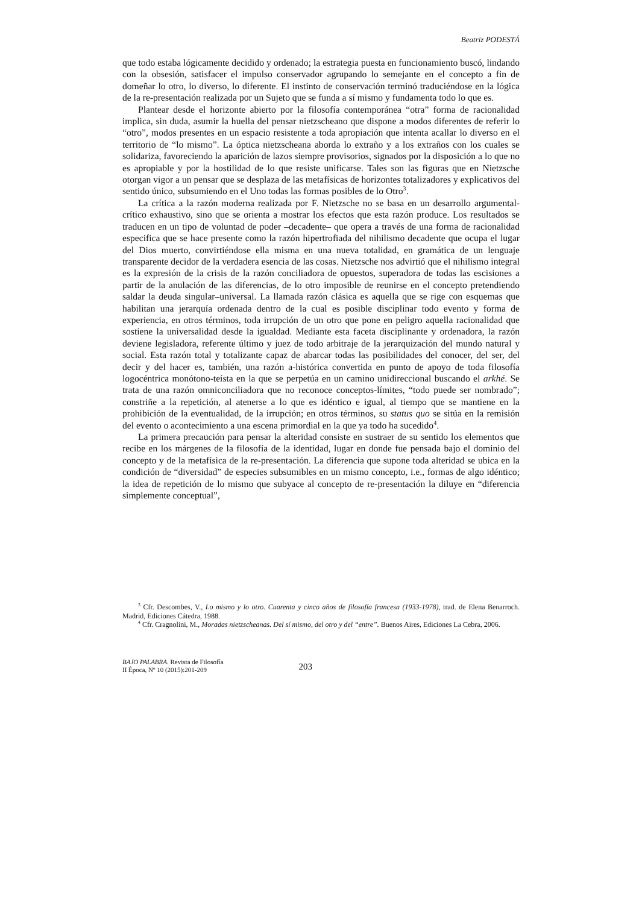Beatriz PODESTÁ
que todo estaba lógicamente decidido y ordenado; la estrategia puesta en funcionamiento buscó, lindando con la obsesión, satisfacer el impulso conservador agrupando lo semejante en el concepto a fin de domeñar lo otro, lo diverso, lo diferente. El instinto de conservación terminó traduciéndose en la lógica de la re-presentación realizada por un Sujeto que se funda a sí mismo y fundamenta todo lo que es.
Plantear desde el horizonte abierto por la filosofía contemporánea “otra” forma de racionalidad implica, sin duda, asumir la huella del pensar nietzscheano que dispone a modos diferentes de referir lo “otro”, modos presentes en un espacio resistente a toda apropiación que intenta acallar lo diverso en el territorio de “lo mismo”. La óptica nietzscheana aborda lo extraño y a los extraños con los cuales se solidariza, favoreciendo la aparición de lazos siempre provisorios, signados por la disposición a lo que no es apropiable y por la hostilidad de lo que resiste unificarse. Tales son las figuras que en Nietzsche otorgan vigor a un pensar que se desplaza de las metafísicas de horizontes totalizadores y explicativos del sentido único, subsumiendo en el Uno todas las formas posibles de lo Otro<sup>3</sup>.
La crítica a la razón moderna realizada por F. Nietzsche no se basa en un desarrollo argumental-crítico exhaustivo, sino que se orienta a mostrar los efectos que esta razón produce. Los resultados se traducen en un tipo de voluntad de poder –decadente– que opera a través de una forma de racionalidad especifica que se hace presente como la razón hipertrofiada del nihilismo decadente que ocupa el lugar del Dios muerto, convirtiéndose ella misma en una nueva totalidad, en gramática de un lenguaje transparente decidor de la verdadera esencia de las cosas. Nietzsche nos advirtió que el nihilismo integral es la expresión de la crisis de la razón conciliadora de opuestos, superadora de todas las escisiones a partir de la anulación de las diferencias, de lo otro imposible de reunirse en el concepto pretendiendo saldar la deuda singular–universal. La llamada razón clásica es aquella que se rige con esquemas que habilitan una jerarquía ordenada dentro de la cual es posible disciplinar todo evento y forma de experiencia, en otros términos, toda irrupción de un otro que pone en peligro aquella racionalidad que sostiene la universalidad desde la igualdad. Mediante esta faceta disciplinante y ordenadora, la razón deviene legisladora, referente último y juez de todo arbitraje de la jerarquización del mundo natural y social. Esta razón total y totalizante capaz de abarcar todas las posibilidades del conocer, del ser, del decir y del hacer es, también, una razón a-histórica convertida en punto de apoyo de toda filosofía logocéntrica monótono-teísta en la que se perpetúa en un camino unidireccional buscando el arkhé. Se trata de una razón omniconciliadora que no reconoce conceptos-límites, “todo puede ser nombrado”; constriñe a la repetición, al atenerse a lo que es idéntico e igual, al tiempo que se mantiene en la prohibición de la eventualidad, de la irrupción; en otros términos, su status quo se sitúa en la remisión del evento o acontecimiento a una escena primordial en la que ya todo ha sucedido<sup>4</sup>.
La primera precaución para pensar la alteridad consiste en sustraer de su sentido los elementos que recibe en los márgenes de la filosofía de la identidad, lugar en donde fue pensada bajo el dominio del concepto y de la metafísica de la re-presentación. La diferencia que supone toda alteridad se ubica en la condición de “diversidad” de especies subsumibles en un mismo concepto, i.e., formas de algo idéntico; la idea de repetición de lo mismo que subyace al concepto de re-presentación la diluye en “diferencia simplemente conceptual”,
<sup>3</sup> Cfr. Descombes, V., Lo mismo y lo otro. Cuarenta y cinco años de filosofía francesa (1933-1978), trad. de Elena Benarroch. Madrid, Ediciones Cátedra, 1988.
<sup>4</sup> Cfr. Cragnolini, M., Moradas nietzscheanas. Del sí mismo, del otro y del “entre”. Buenos Aires, Ediciones La Cebra, 2006.
BAJO PALABRA. Revista de Filosofía
II Época, Nº 10 (2015):201-209
203